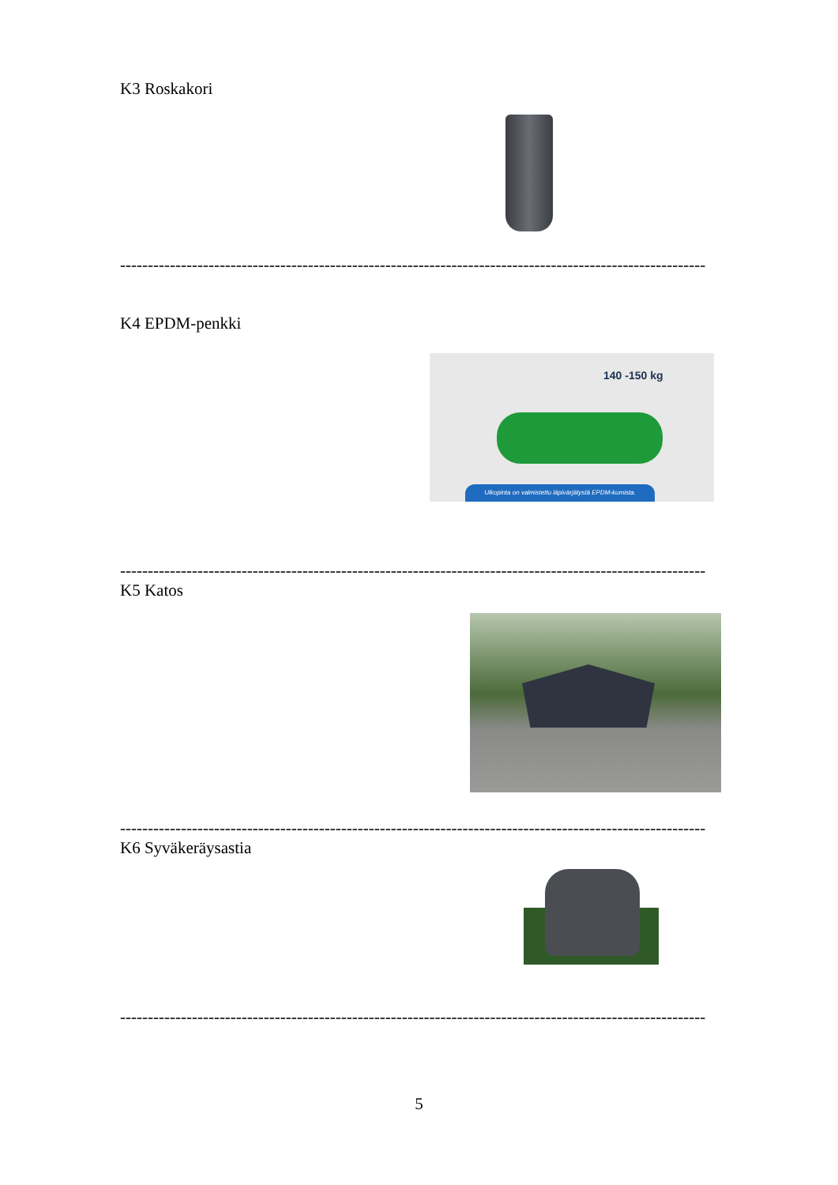K3 Roskakori
----------------------------------------------------------------------------------------------------------
K4 EPDM-penkki
140 -150 kg
Ulkopinta on valmistettu läpivärjätystä EPDM-kumista.
----------------------------------------------------------------------------------------------------------
K5 Katos
----------------------------------------------------------------------------------------------------------
K6 Syväkeräysastia
----------------------------------------------------------------------------------------------------------
5